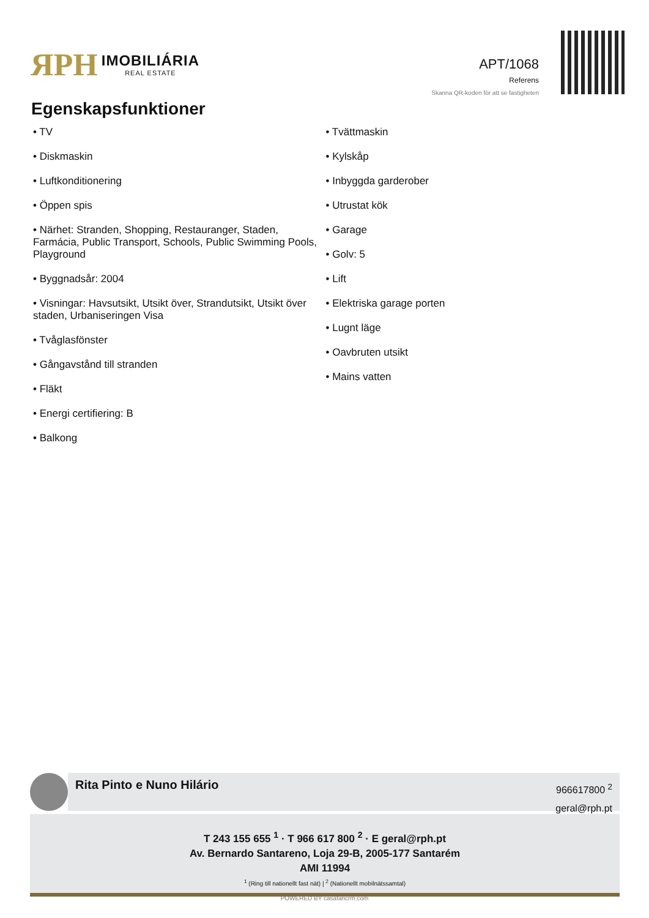ЯPH
IMOBILIÁRIA
REAL ESTATE
APT/1068
Referens
Skanna QR-koden för att se fastigheten
Egenskapsfunktioner
• TV
• Diskmaskin
• Luftkonditionering
• Öppen spis
• Närhet: Stranden, Shopping, Restauranger, Staden, Farmácia, Public Transport, Schools, Public Swimming Pools, Playground
• Byggnadsår: 2004
• Visningar: Havsutsikt, Utsikt över, Strandutsikt, Utsikt över staden, Urbaniseringen Visa
• Tvåglasfönster
• Gångavstånd till stranden
• Fläkt
• Energi certifiering: B
• Balkong
• Tvättmaskin
• Kylskåp
• Inbyggda garderober
• Utrustat kök
• Garage
• Golv: 5
• Lift
• Elektriska garage porten
• Lugnt läge
• Oavbruten utsikt
• Mains vatten
Rita Pinto e Nuno Hilário
966617800 <sup>2</sup>
geral@rph.pt
T 243 155 655 <sup>1</sup> · T 966 617 800 <sup>2</sup> · E geral@rph.pt
Av. Bernardo Santareno, Loja 29-B, 2005-177 Santarém
AMI 11994
<sup>1</sup> (Ring till nationellt fast nät) | <sup>2</sup> (Nationellt mobilnätssamtal)
POWERED BY casafaricrm.com